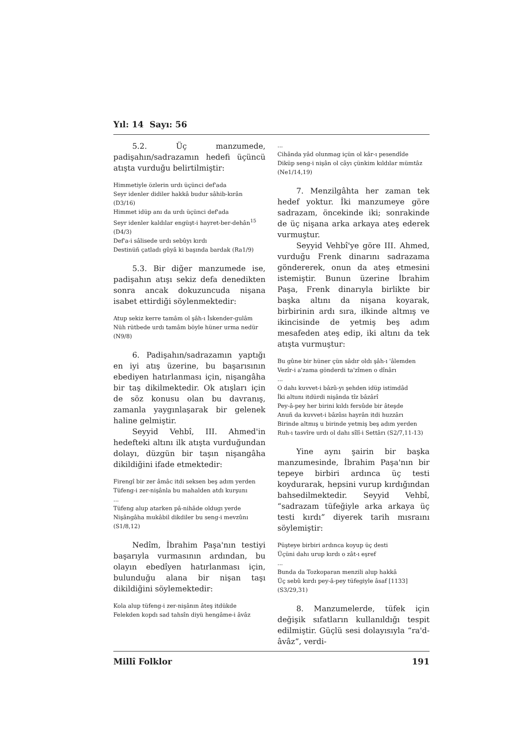Yıl: 14 Sayı: 56
5.2. Üç manzumede, padişahın/sadrazamın hedefi üçüncü atışta vurduğu belirtilmiştir:
Himmetiyle özlerin urdı üçünci def'ada
Seyr idenler didiler hakkâ budur sâhib-kırân (D3/16)
Himmet idüp anı da urdı üçünci def'ada
Seyr idenler kaldılar engüşt-i hayret-ber-dehân<sup>15</sup> (D4/3)
Def'a-i sâlisede urdı sebûyı kırdı
Destinüñ çatladı gûyâ ki başında bardak (Ra1/9)
5.3. Bir diğer manzumede ise, padişahın atışı sekiz defa denedikten sonra ancak dokuzuncuda nişana isabet ettirdiği söylenmektedir:
Atup sekiz kerre tamâm ol şâh-ı İskender-gulâm
Nüh rütbede urdı tamâm böyle hüner urma nedür (N9/8)
6. Padişahın/sadrazamın yaptığı en iyi atış üzerine, bu başarısının ebediyen hatırlanması için, nişangâha bir taş dikilmektedir. Ok atışları için de söz konusu olan bu davranış, zamanla yaygınlaşarak bir gelenek haline gelmiştir.
Seyyid Vehbî, III. Ahmed'in hedefteki altını ilk atışta vurduğundan dolayı, düzgün bir taşın nişangâha dikildiğini ifade etmektedir:
Firengî bir zer âmâc itdi seksen beş adım yerden
Tüfeng-i zer-nişânla bu mahalden atdı kurşunı
...
Tüfeng alup atarken pâ-nihâde oldugı yerde
Nişângâha mukâbil dikdiler bu seng-i mevzûnı (S1/8,12)
Nedîm, İbrahim Paşa'nın testiyi başarıyla vurmasının ardından, bu olayın ebedîyen hatırlanması için, bulunduğu alana bir nişan taşı dikildiğini söylemektedir:
Kola alup tüfeng-i zer-nişânın âteş itdükde
Felekden kopdı sad tahsîn diyü hengâme-i âvâz
...
Cihânda yâd olunmag içün ol kâr-ı pesendîde
Diküp seng-i nişân ol câyı çünkim kıldılar mümtâz (Ne1/14,19)
7. Menzilgâhta her zaman tek hedef yoktur. İki manzumeye göre sadrazam, öncekinde iki; sonrakinde de üç nişana arka arkaya ateş ederek vurmuştur.
Seyyid Vehbî'ye göre III. Ahmed, vurduğu Frenk dinarını sadrazama göndererek, onun da ateş etmesini istemiştir. Bunun üzerine İbrahim Paşa, Frenk dinarıyla birlikte bir başka altını da nişana koyarak, birbirinin ardı sıra, ilkinde altmış ve ikincisinde de yetmiş beş adım mesafeden ateş edip, iki altını da tek atışta vurmuştur:
Bu gûne bir hüner çün sâdır oldı şâh-ı 'âlemden
Vezîr-i a'zama gönderdi ta'zîmen o dînârı
...
O dahı kuvvet-i bâzû-yı şehden idüp istimdâd
İki altunı itdürdi nişânda tîz bâzârî
Pey-â-pey her birini kıldı fersûde bir âteşde
Anuñ da kuvvet-i bâzûsı hayrân itdi huzzârı
Birinde altmış u birinde yetmiş beş adım yerden
Ruh-ı tasvîre urdı ol dahı sîlî-i Settârı (S2/7,11-13)
Yine aynı şairin bir başka manzumesinde, İbrahim Paşa'nın bir tepeye birbiri ardınca üç testi koydurarak, hepsini vurup kırdığından bahsedilmektedir. Seyyid Vehbî, “sadrazam tüfeğiyle arka arkaya üç testi kırdı” diyerek tarih mısraını söylemiştir:
Püşteye birbiri ardınca koyup üç desti
Üçüni dahı urup kırdı o zât-ı eşref
...
Bunda da Tozkoparan menzili alup hakkâ
Üç sebû kırdı pey-â-pey tüfegiyle âsaf [1133] (S3/29,31)
8. Manzumelerde, tüfek için değişik sıfatların kullanıldığı tespit edilmiştir. Güçlü sesi dolayısıyla “ra'd-âvâz”, verdi-
Millî Folklor 191